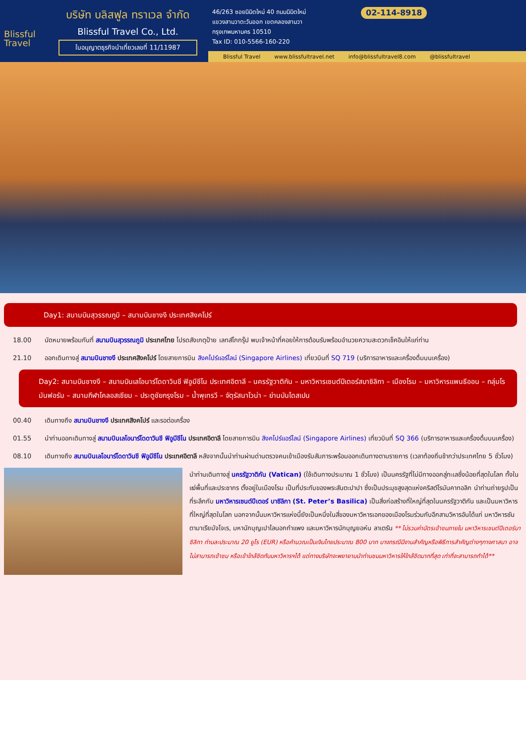Blissful
Travel
บริษัท บลิสฟูล ทราเวล จำกัด
Blissful Travel Co., Ltd.
ใบอนุญาตธุรกิจนำเที่ยวเลขที่ 11/11987
46/263 ซอยนิมิตใหม่ 40 ถนนนิมิตใหม่
แขวงสามวาตะวันออก เขตคลองสามวา
กรุงเทพมหานคร 10510
Tax ID: 010-5566-160-220
02-114-8918
Blissful Travel www.blissfultravel.net info@blissfultravel8.com @blissfultravel
Day1: สนามบินสุวรรณภูมิ – สนามบินชางงี ประเทศสิงคโปร์
18.00 นัดหมายพร้อมกันที่ สนามบินสุวรรณภูมิ ประเทศไทย โปรดสังเกตุป้าย เลทส์โกกรุ๊ป พบเจ้าหน้าที่คอยให้การต้อนรับพร้อมอำนวยความสะดวกเช็คอินให้แก่ท่าน
21.10 ออกเดินทางสู่ สนามบินชางงี ประเทศสิงคโปร์ โดยสายการบิน สิงคโปร์แอร์ไลน์ (Singapore Airlines) เที่ยวบินที่ SQ 719 (บริการอาหารและเครื่องดื่มบนเครื่อง)
Day2: สนามบินชางงี – สนามบินเลโอนาร์โดดาวินชี ฟิอูมีชีโน ประเทศอิตาลี – นครรัฐวาติกัน – มหาวิหารเซนต์ปีเตอร์สบาซิลิกา – เมืองโรม – มหาวิหารแพนธีออน – กลุ่มโรมันฟอรัม – สนามกีฬาโคลอสเซียม – ประตูชัยกรุงโรม – น้ำพุเทรวี – จัตุรัสนาโวน่า – ย่านบันไดสเปน
00.40 เดินทางถึง สนามบินชางงี ประเทศสิงคโปร์ และรอต่อเครื่อง
01.55 นำท่านออกเดินทางสู่ สนามบินเลโอนาร์โดดาวินชี ฟิอูมีชีโน ประเทศอิตาลี โดยสายการบิน สิงคโปร์แอร์ไลน์ (Singapore Airlines) เที่ยวบินที่ SQ 366 (บริการอาหารและเครื่องดื่มบนเครื่อง)
08.10 เดินทางถึง สนามบินเลโอนาร์โดดาวินชี ฟิอูมีชีโน ประเทศอิตาลี หลังจากนั้นนำท่านผ่านด่านตรวจคนเข้าเมืองรับสัมภาระพร้อมออกเดินทางตามรายการ (เวลาท้องถิ่นช้ากว่าประเทศไทย 5 ชั่วโมง)
นำท่านเดินทางสู่ นครรัฐวาติกัน (Vatican) (ใช้เดินทางประมาณ 1 ชั่วโมง) เป็นนครรัฐที่ไม่มีทางออกสู่ทะเลซึ่งน้อยที่สุดในโลก ทั้งในแง่พื้นที่และประชากร ตั้งอยู่ในเมืองโรม เป็นที่ประทับของพระสันตะปาปา ซึ่งเป็นประมุขสูงสุดแห่งคริสต์โรมันคาทอลิก นำท่านถ่ายรูปเป็นที่ระลึกกับ มหาวิหารเซนต์ปีเตอร์ บาซิลิกา (St. Peter’s Basilica) เป็นสิ่งก่อสร้างที่ใหญ่ที่สุดในนครรัฐวาติกัน และเป็นมหาวิหารที่ใหญ่ที่สุดในโลก นอกจากนั้นมหาวิหารแห่งนี้ยังเป็นหนึ่งในสี่ของมหาวิหารเอกของเมืองโรมร่วมกับอีกสามวิหารอันได้แก่ มหาวิหารซันตามาเรียมัจโจเร, มหานักบุญเปาโลนอกกำแพง และมหาวิหารนักบุญยอห์น ลาเตรัน ** ไม่รวมค่าบัตรเข้าชมภายใน มหาวิหารเซนต์ปีเตอร์บาซิลิกา ท่านละประมาณ 20 ยูโร (EUR) หรือคำนวณเป็นเงินไทยประมาณ 800 บาท บางกรณีมีงานสำคัญหรือพิธีการสำคัญต่างๆทางศาสนา อาจไม่สามารถเข้าชม หรือเข้าใกล้ชิดกับมหาวิหารฯได้ แต่ทางบริษัทจะพยายามนำท่านชมมหาวิหารให้ใกล้ชิดมากที่สุด เท่าที่จะสามารถทำได้**